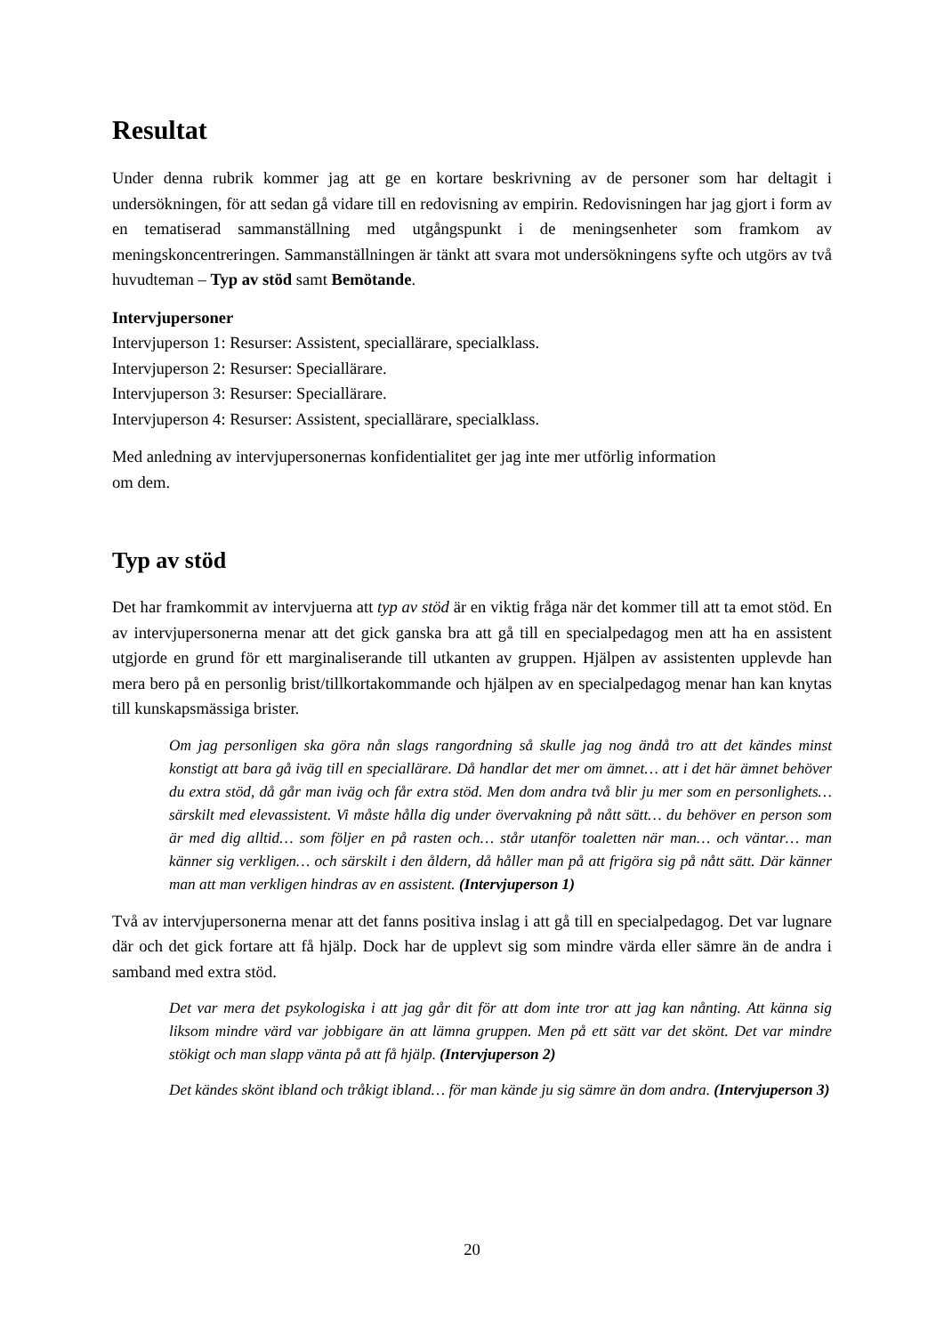Resultat
Under denna rubrik kommer jag att ge en kortare beskrivning av de personer som har deltagit i undersökningen, för att sedan gå vidare till en redovisning av empirin. Redovisningen har jag gjort i form av en tematiserad sammanställning med utgångspunkt i de meningsenheter som framkom av meningskoncentreringen. Sammanställningen är tänkt att svara mot undersökningens syfte och utgörs av två huvudteman – Typ av stöd samt Bemötande.
Intervjupersoner
Intervjuperson 1: Resurser: Assistent, speciallärare, specialklass.
Intervjuperson 2: Resurser: Speciallärare.
Intervjuperson 3: Resurser: Speciallärare.
Intervjuperson 4: Resurser: Assistent, speciallärare, specialklass.
Med anledning av intervjupersonernas konfidentialitet ger jag inte mer utförlig information
om dem.
Typ av stöd
Det har framkommit av intervjuerna att typ av stöd är en viktig fråga när det kommer till att ta emot stöd. En av intervjupersonerna menar att det gick ganska bra att gå till en specialpedagog men att ha en assistent utgjorde en grund för ett marginaliserande till utkanten av gruppen. Hjälpen av assistenten upplevde han mera bero på en personlig brist/tillkortakommande och hjälpen av en specialpedagog menar han kan knytas till kunskapsmässiga brister.
Om jag personligen ska göra nån slags rangordning så skulle jag nog ändå tro att det kändes minst konstigt att bara gå iväg till en speciallärare. Då handlar det mer om ämnet… att i det här ämnet behöver du extra stöd, då går man iväg och får extra stöd. Men dom andra två blir ju mer som en personlighets… särskilt med elevassistent. Vi måste hålla dig under övervakning på nått sätt… du behöver en person som är med dig alltid… som följer en på rasten och… står utanför toaletten när man… och väntar… man känner sig verkligen… och särskilt i den åldern, då håller man på att frigöra sig på nått sätt. Där känner man att man verkligen hindras av en assistent. (Intervjuperson 1)
Två av intervjupersonerna menar att det fanns positiva inslag i att gå till en specialpedagog. Det var lugnare där och det gick fortare att få hjälp. Dock har de upplevt sig som mindre värda eller sämre än de andra i samband med extra stöd.
Det var mera det psykologiska i att jag går dit för att dom inte tror att jag kan nånting. Att känna sig liksom mindre värd var jobbigare än att lämna gruppen. Men på ett sätt var det skönt. Det var mindre stökigt och man slapp vänta på att få hjälp. (Intervjuperson 2)
Det kändes skönt ibland och tråkigt ibland… för man kände ju sig sämre än dom andra. (Intervjuperson 3)
20